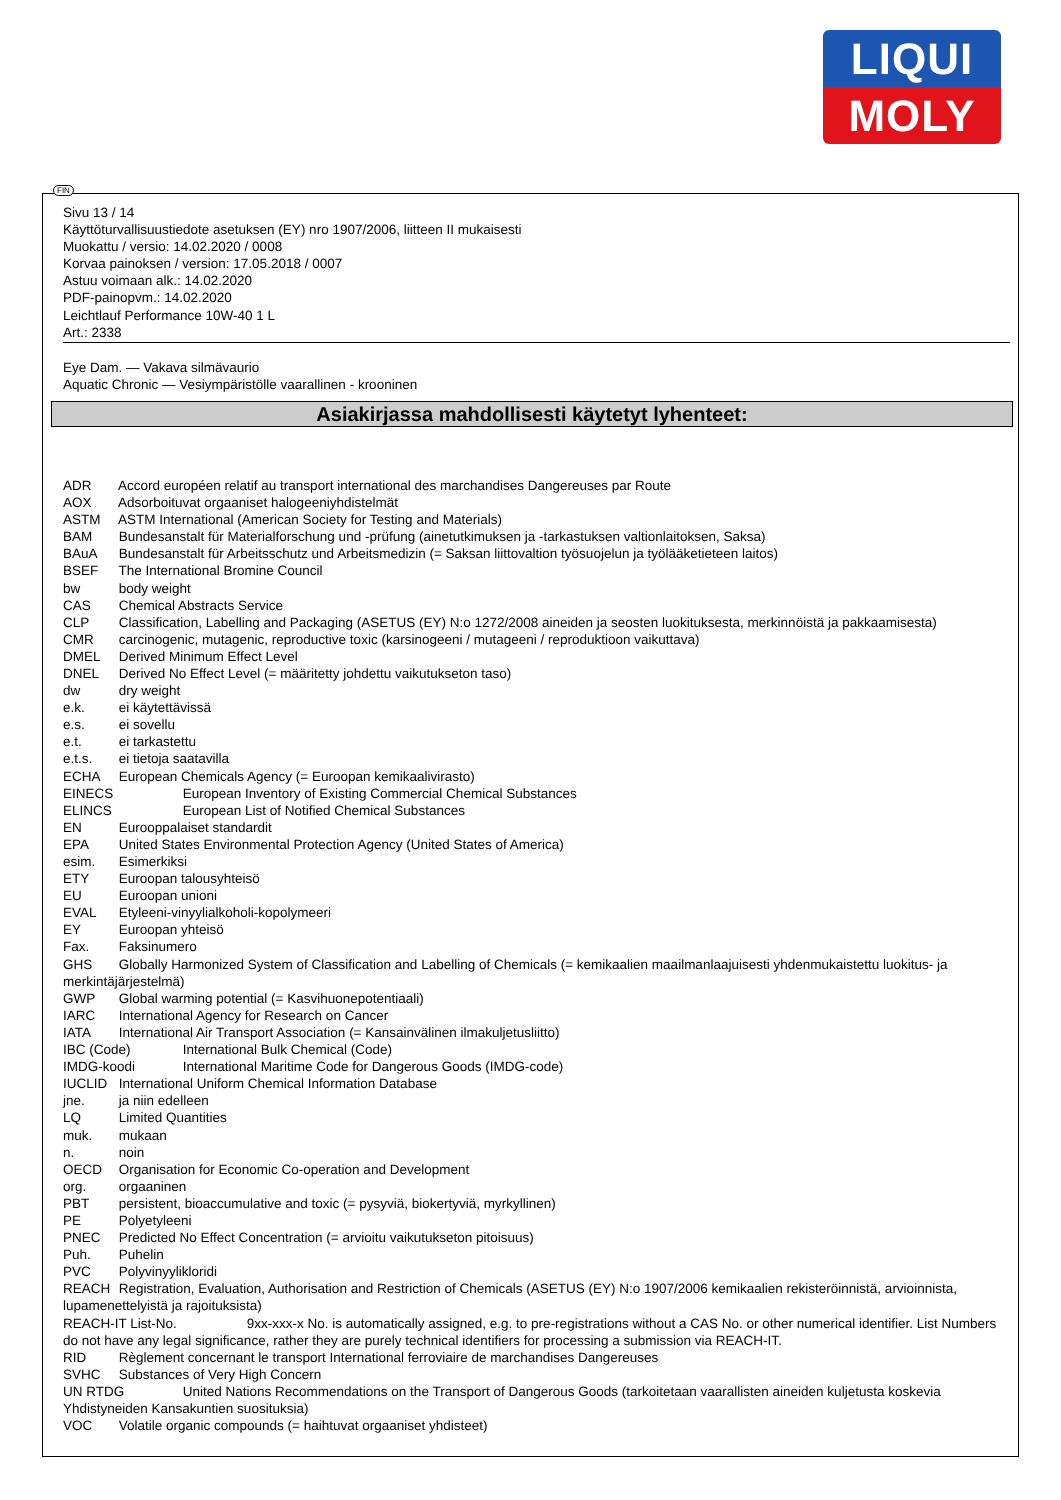LIQUI
MOLY
FIN
Sivu 13 / 14
Käyttöturvallisuustiedote asetuksen (EY) nro 1907/2006, liitteen II mukaisesti
Muokattu / versio: 14.02.2020 / 0008
Korvaa painoksen / version: 17.05.2018 / 0007
Astuu voimaan alk.: 14.02.2020
PDF-painopvm.: 14.02.2020
Leichtlauf Performance 10W-40 1 L
Art.: 2338
Eye Dam. — Vakava silmävaurio
Aquatic Chronic — Vesiympäristölle vaarallinen - krooninen
Asiakirjassa mahdollisesti käytetyt lyhenteet:
ADR Accord européen relatif au transport international des marchandises Dangereuses par Route
AOX Adsorboituvat orgaaniset halogeeniyhdistelmät
ASTM ASTM International (American Society for Testing and Materials)
BAM Bundesanstalt für Materialforschung und -prüfung (ainetutkimuksen ja -tarkastuksen valtionlaitoksen, Saksa)
BAuA Bundesanstalt für Arbeitsschutz und Arbeitsmedizin (= Saksan liittovaltion työsuojelun ja työlääketieteen laitos)
BSEF The International Bromine Council
bw body weight
CAS Chemical Abstracts Service
CLP Classification, Labelling and Packaging (ASETUS (EY) N:o 1272/2008 aineiden ja seosten luokituksesta, merkinnöistä ja pakkaamisesta)
CMR carcinogenic, mutagenic, reproductive toxic (karsinogeeni / mutageeni / reproduktioon vaikuttava)
DMEL Derived Minimum Effect Level
DNEL Derived No Effect Level (= määritetty johdettu vaikutukseton taso)
dw dry weight
e.k. ei käytettävissä
e.s. ei sovellu
e.t. ei tarkastettu
e.t.s. ei tietoja saatavilla
ECHA European Chemicals Agency (= Euroopan kemikaalivirasto)
EINECS European Inventory of Existing Commercial Chemical Substances
ELINCS European List of Notified Chemical Substances
EN Eurooppalaiset standardit
EPA United States Environmental Protection Agency (United States of America)
esim. Esimerkiksi
ETY Euroopan talousyhteisö
EU Euroopan unioni
EVAL Etyleeni-vinyylialkoholi-kopolymeeri
EY Euroopan yhteisö
Fax. Faksinumero
GHS Globally Harmonized System of Classification and Labelling of Chemicals (= kemikaalien maailmanlaajuisesti yhdenmukaistettu luokitus- ja merkintäjärjestelmä)
GWP Global warming potential (= Kasvihuonepotentiaali)
IARC International Agency for Research on Cancer
IATA International Air Transport Association (= Kansainvälinen ilmakuljetusliitto)
IBC (Code) International Bulk Chemical (Code)
IMDG-koodi International Maritime Code for Dangerous Goods (IMDG-code)
IUCLID International Uniform Chemical Information Database
jne. ja niin edelleen
LQ Limited Quantities
muk. mukaan
n. noin
OECD Organisation for Economic Co-operation and Development
org. orgaaninen
PBT persistent, bioaccumulative and toxic (= pysyviä, biokertyviä, myrkyllinen)
PE Polyetyleeni
PNEC Predicted No Effect Concentration (= arvioitu vaikutukseton pitoisuus)
Puh. Puhelin
PVC Polyvinyylikloridi
REACH Registration, Evaluation, Authorisation and Restriction of Chemicals (ASETUS (EY) N:o 1907/2006 kemikaalien rekisteröinnistä, arvioinnista, lupamenettelyistä ja rajoituksista)
REACH-IT List-No. 9xx-xxx-x No. is automatically assigned, e.g. to pre-registrations without a CAS No. or other numerical identifier. List Numbers do not have any legal significance, rather they are purely technical identifiers for processing a submission via REACH-IT.
RID Règlement concernant le transport International ferroviaire de marchandises Dangereuses
SVHC Substances of Very High Concern
UN RTDG United Nations Recommendations on the Transport of Dangerous Goods (tarkoitetaan vaarallisten aineiden kuljetusta koskevia Yhdistyneiden Kansakuntien suosituksia)
VOC Volatile organic compounds (= haihtuvat orgaaniset yhdisteet)